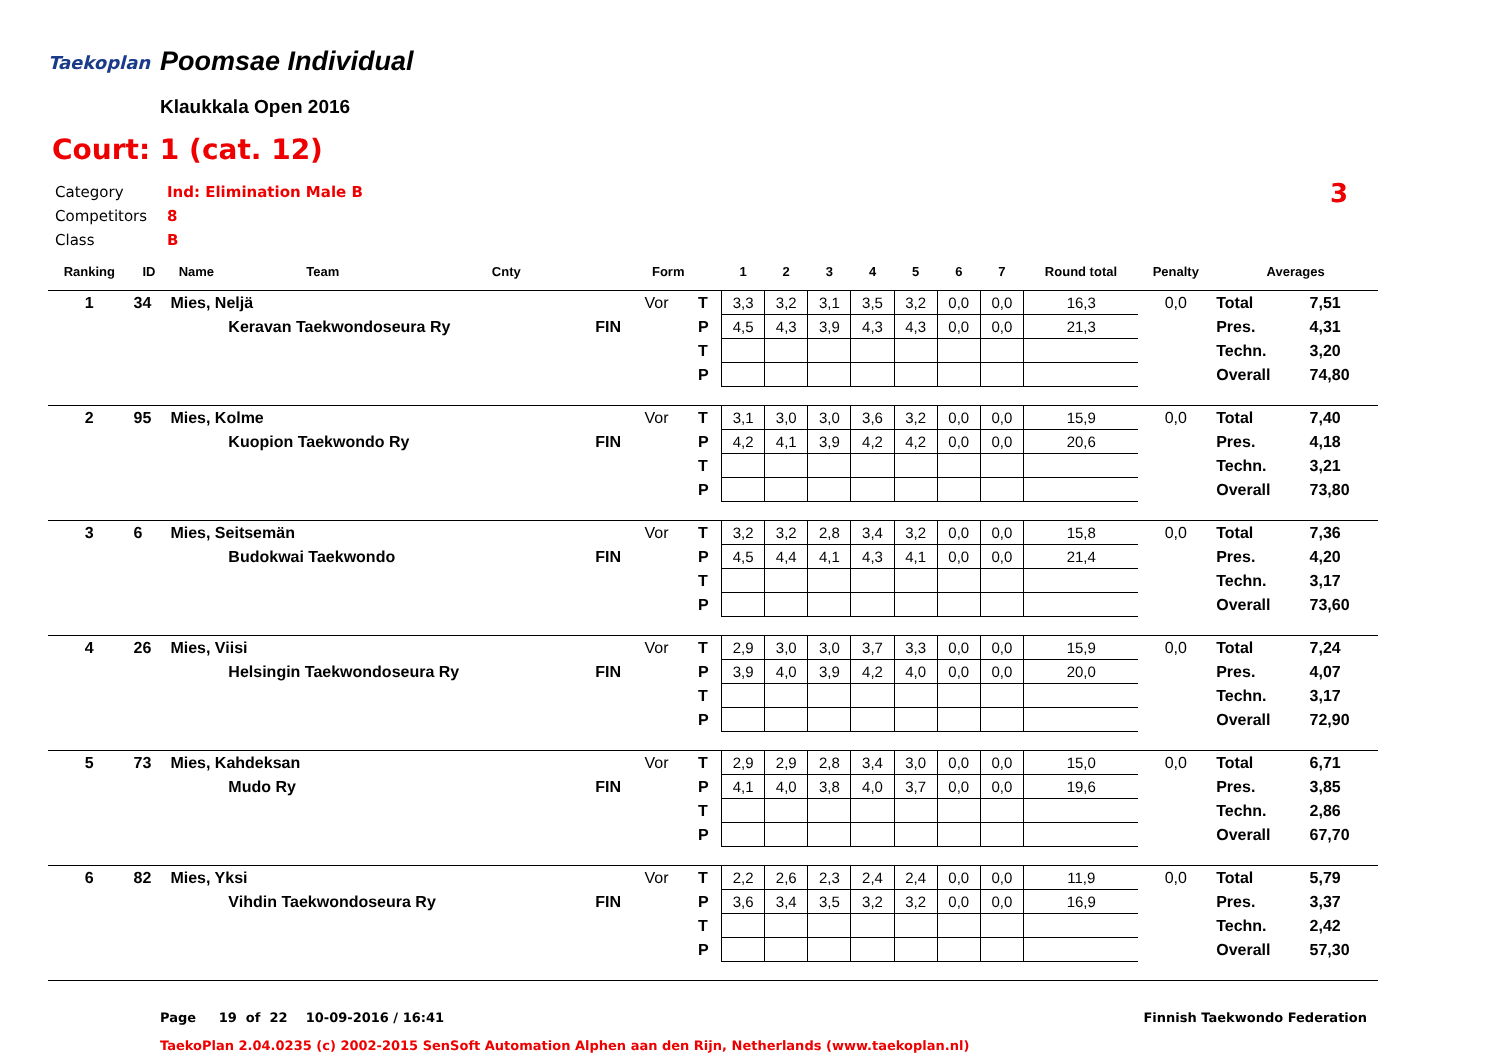Taekoplan Poomsae Individual
Klaukkala Open 2016
Court: 1 (cat. 12)
Category Ind: Elimination Male B
Competitors 8
Class B
3
| Ranking | ID | Name | Team | Cnty | | Form | | 1 | 2 | 3 | 4 | 5 | 6 | 7 | Round total | Penalty | Averages | |
| --- | --- | --- | --- | --- | --- | --- | --- | --- | --- | --- | --- | --- | --- | --- | --- | --- | --- | --- |
| 1 | 34 | Mies, Neljä | | | | Vor | T | 3,3 | 3,2 | 3,1 | 3,5 | 3,2 | 0,0 | 0,0 | 16,3 | 0,0 | Total | 7,51 |
| | | | Keravan Taekwondoseura Ry | | FIN | | P | 4,5 | 4,3 | 3,9 | 4,3 | 4,3 | 0,0 | 0,0 | 21,3 | | Pres. | 4,31 |
| | | | | | | | T | | | | | | | | | | Techn. | 3,20 |
| | | | | | | | P | | | | | | | | | | Overall | 74,80 |
| 2 | 95 | Mies, Kolme | | | | Vor | T | 3,1 | 3,0 | 3,0 | 3,6 | 3,2 | 0,0 | 0,0 | 15,9 | 0,0 | Total | 7,40 |
| | | | Kuopion Taekwondo Ry | | FIN | | P | 4,2 | 4,1 | 3,9 | 4,2 | 4,2 | 0,0 | 0,0 | 20,6 | | Pres. | 4,18 |
| | | | | | | | T | | | | | | | | | | Techn. | 3,21 |
| | | | | | | | P | | | | | | | | | | Overall | 73,80 |
| 3 | 6 | Mies, Seitsemän | | | | Vor | T | 3,2 | 3,2 | 2,8 | 3,4 | 3,2 | 0,0 | 0,0 | 15,8 | 0,0 | Total | 7,36 |
| | | | Budokwai Taekwondo | | FIN | | P | 4,5 | 4,4 | 4,1 | 4,3 | 4,1 | 0,0 | 0,0 | 21,4 | | Pres. | 4,20 |
| | | | | | | | T | | | | | | | | | | Techn. | 3,17 |
| | | | | | | | P | | | | | | | | | | Overall | 73,60 |
| 4 | 26 | Mies, Viisi | | | | Vor | T | 2,9 | 3,0 | 3,0 | 3,7 | 3,3 | 0,0 | 0,0 | 15,9 | 0,0 | Total | 7,24 |
| | | | Helsingin Taekwondoseura Ry | | FIN | | P | 3,9 | 4,0 | 3,9 | 4,2 | 4,0 | 0,0 | 0,0 | 20,0 | | Pres. | 4,07 |
| | | | | | | | T | | | | | | | | | | Techn. | 3,17 |
| | | | | | | | P | | | | | | | | | | Overall | 72,90 |
| 5 | 73 | Mies, Kahdeksan | | | | Vor | T | 2,9 | 2,9 | 2,8 | 3,4 | 3,0 | 0,0 | 0,0 | 15,0 | 0,0 | Total | 6,71 |
| | | | Mudo Ry | | FIN | | P | 4,1 | 4,0 | 3,8 | 4,0 | 3,7 | 0,0 | 0,0 | 19,6 | | Pres. | 3,85 |
| | | | | | | | T | | | | | | | | | | Techn. | 2,86 |
| | | | | | | | P | | | | | | | | | | Overall | 67,70 |
| 6 | 82 | Mies, Yksi | | | | Vor | T | 2,2 | 2,6 | 2,3 | 2,4 | 2,4 | 0,0 | 0,0 | 11,9 | 0,0 | Total | 5,79 |
| | | | Vihdin Taekwondoseura Ry | | FIN | | P | 3,6 | 3,4 | 3,5 | 3,2 | 3,2 | 0,0 | 0,0 | 16,9 | | Pres. | 3,37 |
| | | | | | | | T | | | | | | | | | | Techn. | 2,42 |
| | | | | | | | P | | | | | | | | | | Overall | 57,30 |
Page 19 of 22 10-09-2016 / 16:41
Finnish Taekwondo Federation
TaekoPlan 2.04.0235 (c) 2002-2015 SenSoft Automation Alphen aan den Rijn, Netherlands (www.taekoplan.nl)